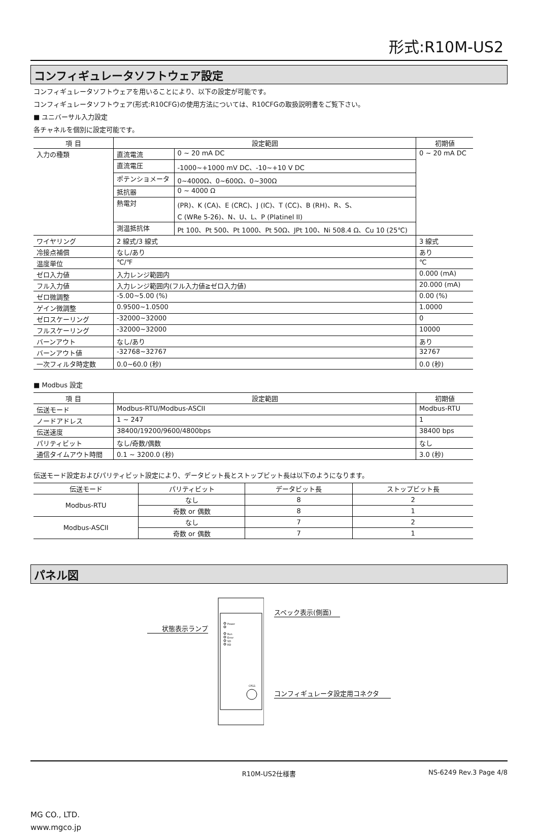形式:R10M-US2
コンフィギュレータソフトウェア設定
コンフィギュレータソフトウェアを用いることにより、以下の設定が可能です。
コンフィギュレータソフトウェア(形式:R10CFG)の使用方法については、R10CFGの取扱説明書をご覧下さい。
■ ユニバーサル入力設定
各チャネルを個別に設定可能です。
| 項 目 | 設定範囲 | | 初期値 |
| --- | --- | --- | --- |
| 入力の種類 | 直流電流 | 0 ~ 20 mA DC | 0 ~ 20 mA DC |
| | 直流電圧 | -1000~+1000 mV DC、-10~+10 V DC | |
| | ポテンショメータ | 0~4000Ω、0~600Ω、0~300Ω | |
| | 抵抗器 | 0 ~ 4000 Ω | |
| | 熱電対 | (PR)、K (CA)、E (CRC)、J (IC)、T (CC)、B (RH)、R、S、 C (WRe 5-26)、N、U、L、P (Platinel II) | |
| | 測温抵抗体 | Pt 100、Pt 500、Pt 1000、Pt 50Ω、JPt 100、Ni 508.4 Ω、Cu 10 (25℃) | |
| ワイヤリング | 2 線式/3 線式 | | 3 線式 |
| 冷接点補償 | なし/あり | | あり |
| 温度単位 | ℃/℉ | | ℃ |
| ゼロ入力値 | 入力レンジ範囲内 | | 0.000 (mA) |
| フル入力値 | 入力レンジ範囲内(フル入力値≧ゼロ入力値) | | 20.000 (mA) |
| ゼロ微調整 | -5.00~5.00 (%) | | 0.00 (%) |
| ゲイン微調整 | 0.9500~1.0500 | | 1.0000 |
| ゼロスケーリング | -32000~32000 | | 0 |
| フルスケーリング | -32000~32000 | | 10000 |
| バーンアウト | なし/あり | | あり |
| バーンアウト値 | -32768~32767 | | 32767 |
| 一次フィルタ時定数 | 0.0~60.0 (秒) | | 0.0 (秒) |
■ Modbus 設定
| 項 目 | 設定範囲 | 初期値 |
| --- | --- | --- |
| 伝送モード | Modbus-RTU/Modbus-ASCII | Modbus-RTU |
| ノードアドレス | 1 ~ 247 | 1 |
| 伝送速度 | 38400/19200/9600/4800bps | 38400 bps |
| パリティビット | なし/奇数/偶数 | なし |
| 通信タイムアウト時間 | 0.1 ~ 3200.0 (秒) | 3.0 (秒) |
伝送モード設定およびパリティビット設定により、データビット長とストップビット長は以下のようになります。
| 伝送モード | パリティビット | データビット長 | ストップビット長 |
| --- | --- | --- | --- |
| Modbus-RTU | なし | 8 | 2 |
| | 奇数 or 偶数 | 8 | 1 |
| Modbus-ASCII | なし | 7 | 2 |
| | 奇数 or 偶数 | 7 | 1 |
パネル図
状態表示ランプ
Power
Run
Error
SD
RD
CFG1
スペック表示(側面)
コンフィギュレータ設定用コネクタ
R10M-US2仕様書 NS-6249 Rev.3 Page 4/8
MG CO., LTD.
www.mgco.jp